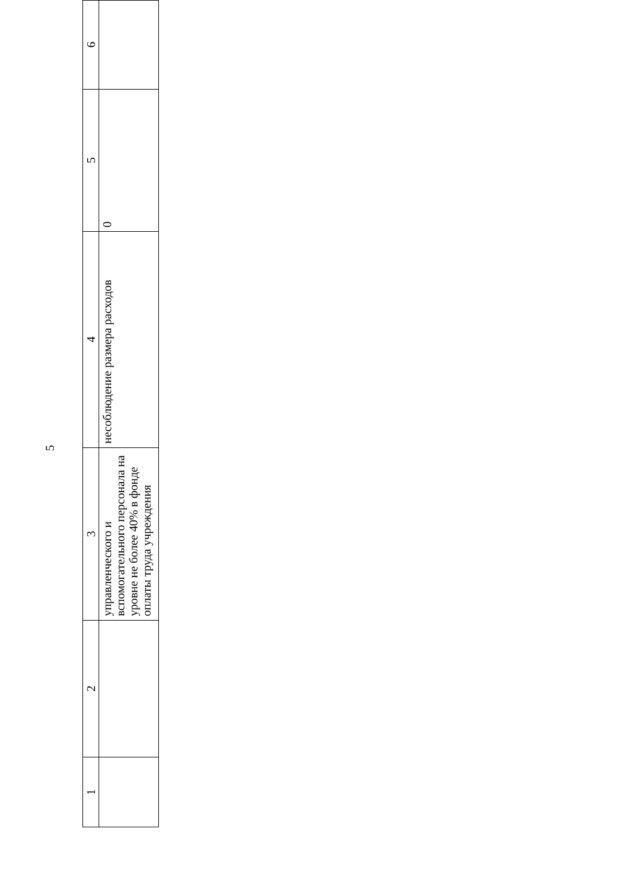5
| 1 | 2 | 3 | 4 | 5 | 6 |
| | | управленческого и вспомогательного персонала на уровне не более 40% в фонде оплаты труда учреждения | несоблюдение размера расходов | 0 | |